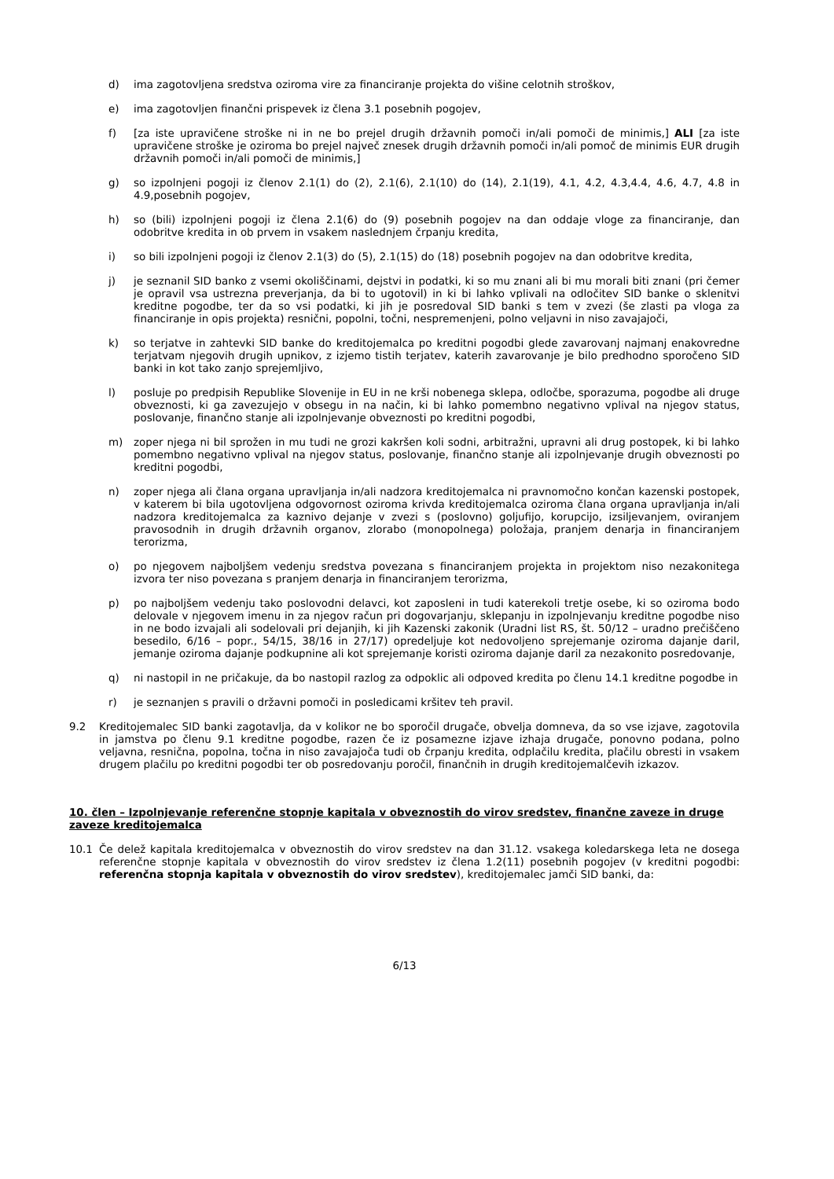d) ima zagotovljena sredstva oziroma vire za financiranje projekta do višine celotnih stroškov,
e) ima zagotovljen finančni prispevek iz člena 3.1 posebnih pogojev,
f) [za iste upravičene stroške ni in ne bo prejel drugih državnih pomoči in/ali pomoči de minimis,] ALI [za iste upravičene stroške je oziroma bo prejel največ znesek drugih državnih pomoči in/ali pomoč de minimis EUR drugih državnih pomoči in/ali pomoči de minimis,]
g) so izpolnjeni pogoji iz členov 2.1(1) do (2), 2.1(6), 2.1(10) do (14), 2.1(19), 4.1, 4.2, 4.3,4.4, 4.6, 4.7, 4.8 in 4.9,posebnih pogojev,
h) so (bili) izpolnjeni pogoji iz člena 2.1(6) do (9) posebnih pogojev na dan oddaje vloge za financiranje, dan odobritve kredita in ob prvem in vsakem naslednjem črpanju kredita,
i) so bili izpolnjeni pogoji iz členov 2.1(3) do (5), 2.1(15) do (18) posebnih pogojev na dan odobritve kredita,
j) je seznanil SID banko z vsemi okoliščinami, dejstvi in podatki, ki so mu znani ali bi mu morali biti znani (pri čemer je opravil vsa ustrezna preverjanja, da bi to ugotovil) in ki bi lahko vplivali na odločitev SID banke o sklenitvi kreditne pogodbe, ter da so vsi podatki, ki jih je posredoval SID banki s tem v zvezi (še zlasti pa vloga za financiranje in opis projekta) resnični, popolni, točni, nespremenjeni, polno veljavni in niso zavajajoči,
k) so terjatve in zahtevki SID banke do kreditojemalca po kreditni pogodbi glede zavarovanj najmanj enakovredne terjatvam njegovih drugih upnikov, z izjemo tistih terjatev, katerih zavarovanje je bilo predhodno sporočeno SID banki in kot tako zanjo sprejemljivo,
l) posluje po predpisih Republike Slovenije in EU in ne krši nobenega sklepa, odločbe, sporazuma, pogodbe ali druge obveznosti, ki ga zavezujejo v obsegu in na način, ki bi lahko pomembno negativno vplival na njegov status, poslovanje, finančno stanje ali izpolnjevanje obveznosti po kreditni pogodbi,
m) zoper njega ni bil sprožen in mu tudi ne grozi kakršen koli sodni, arbitražni, upravni ali drug postopek, ki bi lahko pomembno negativno vplival na njegov status, poslovanje, finančno stanje ali izpolnjevanje drugih obveznosti po kreditni pogodbi,
n) zoper njega ali člana organa upravljanja in/ali nadzora kreditojemalca ni pravnomočno končan kazenski postopek, v katerem bi bila ugotovljena odgovornost oziroma krivda kreditojemalca oziroma člana organa upravljanja in/ali nadzora kreditojemalca za kaznivo dejanje v zvezi s (poslovno) goljufijo, korupcijo, izsiljevanjem, oviranjem pravosodnih in drugih državnih organov, zlorabo (monopolnega) položaja, pranjem denarja in financiranjem terorizma,
o) po njegovem najboljšem vedenju sredstva povezana s financiranjem projekta in projektom niso nezakonitega izvora ter niso povezana s pranjem denarja in financiranjem terorizma,
p) po najboljšem vedenju tako poslovodni delavci, kot zaposleni in tudi katerekoli tretje osebe, ki so oziroma bodo delovale v njegovem imenu in za njegov račun pri dogovarjanju, sklepanju in izpolnjevanju kreditne pogodbe niso in ne bodo izvajali ali sodelovali pri dejanjih, ki jih Kazenski zakonik (Uradni list RS, št. 50/12 – uradno prečiščeno besedilo, 6/16 – popr., 54/15, 38/16 in 27/17) opredeljuje kot nedovoljeno sprejemanje oziroma dajanje daril, jemanje oziroma dajanje podkupnine ali kot sprejemanje koristi oziroma dajanje daril za nezakonito posredovanje,
q) ni nastopil in ne pričakuje, da bo nastopil razlog za odpoklic ali odpoved kredita po členu 14.1 kreditne pogodbe in
r) je seznanjen s pravili o državni pomoči in posledicami kršitev teh pravil.
9.2 Kreditojemalec SID banki zagotavlja, da v kolikor ne bo sporočil drugače, obvelja domneva, da so vse izjave, zagotovila in jamstva po členu 9.1 kreditne pogodbe, razen če iz posamezne izjave izhaja drugače, ponovno podana, polno veljavna, resnična, popolna, točna in niso zavajajoča tudi ob črpanju kredita, odplačilu kredita, plačilu obresti in vsakem drugem plačilu po kreditni pogodbi ter ob posredovanju poročil, finančnih in drugih kreditojemalčevih izkazov.
10. člen – Izpolnjevanje referenčne stopnje kapitala v obveznostih do virov sredstev, finančne zaveze in druge zaveze kreditojemalca
10.1 Če delež kapitala kreditojemalca v obveznostih do virov sredstev na dan 31.12. vsakega koledarskega leta ne dosega referenčne stopnje kapitala v obveznostih do virov sredstev iz člena 1.2(11) posebnih pogojev (v kreditni pogodbi: referenčna stopnja kapitala v obveznostih do virov sredstev), kreditojemalec jamči SID banki, da:
6/13